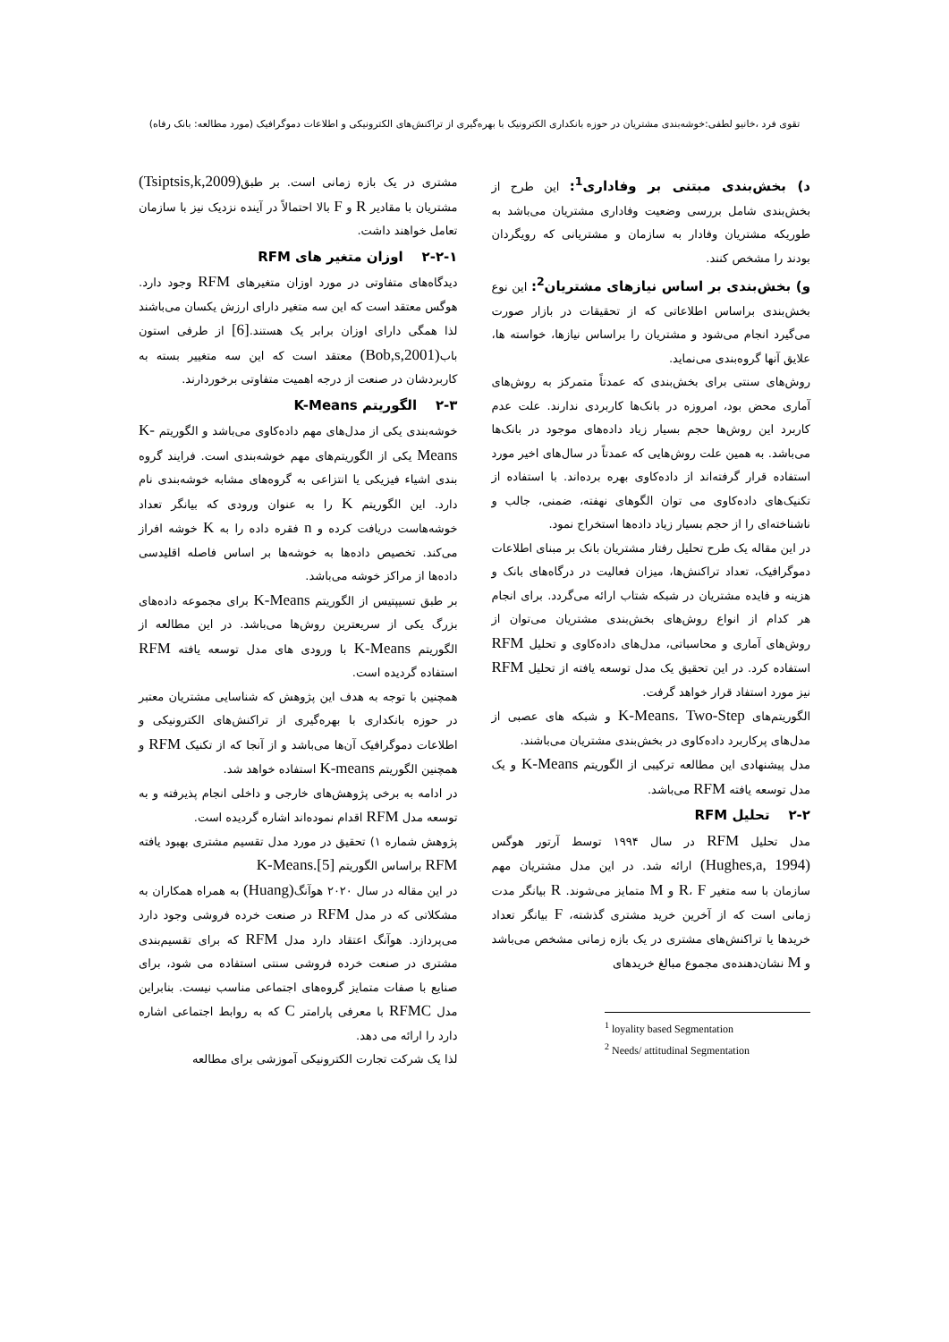تقوی فرد ،خانیو لطفی:خوشه‌بندی مشتریان در حوزه بانکداری الکترونیک با بهره‌گیری از تراکنش‌های الکترونیکی و اطلاعات دموگرافیک (مورد مطالعه: بانک رفاه)
د) بخش‌بندی مبتنی بر وفاداری<sup>1</sup>: این طرح از بخش‌بندی شامل بررسی وضعیت وفاداری مشتریان می‌باشد به طوریکه مشتریان وفادار به سازمان و مشتریانی که رویگردان بودند را مشخص کنند.
و) بخش‌بندی بر اساس نیازهای مشتریان<sup>2</sup>: این نوع بخش‌بندی براساس اطلاعاتی که از تحقیقات در بازار صورت می‌گیرد انجام می‌شود و مشتریان را براساس نیازها، خواسته ها، علایق آنها گروه‌بندی می‌نماید.
روش‌های سنتی برای بخش‌بندی که عمدتاً متمرکز به روش‌های آماری محض بود، امروزه در بانک‌ها کاربردی ندارند. علت عدم کاربرد این روش‌ها حجم بسیار زیاد داده‌های موجود در بانک‌ها می‌باشد. به همین علت روش‌هایی که عمدتاً در سال‌های اخیر مورد استفاده قرار گرفته‌اند از داده‌کاوی بهره برده‌اند. با استفاده از تکنیک‌های داده‌کاوی می توان الگوهای نهفته، ضمنی، جالب و ناشناخته‌ای را از حجم بسیار زیاد داده‌ها استخراج نمود.
در این مقاله یک طرح تحلیل رفتار مشتریان بانک بر مبنای اطلاعات دموگرافیک، تعداد تراکنش‌ها، میزان فعالیت در درگاه‌های بانک و هزینه و فایده مشتریان در شبکه شتاب ارائه می‌گردد. برای انجام هر کدام از انواع روش‌های بخش‌بندی مشتریان می‌توان از روش‌های آماری و محاسباتی، مدل‌های داده‌کاوی و تحلیل RFM استفاده کرد. در این تحقیق یک مدل توسعه یافته از تحلیل RFM نیز مورد استفاد قرار خواهد گرفت.
الگوریتم‌های K-Means، Two-Step و شبکه های عصبی از مدل‌های پرکاربرد داده‌کاوی در بخش‌بندی مشتریان می‌باشند.
مدل پیشنهادی این مطالعه ترکیبی از الگوریتم K-Means و یک مدل توسعه یافته RFM می‌باشد.
۲-۲ تحلیل RFM
مدل تحلیل RFM در سال ۱۹۹۴ توسط آرتور هوگس (Hughes,a, 1994) ارائه شد. در این مدل مشتریان مهم سازمان با سه متغیر R، F و M متمایز می‌شوند. R بیانگر مدت زمانی است که از آخرین خرید مشتری گذشته، F بیانگر تعداد خریدها یا تراکنش‌های مشتری در یک بازه زمانی مشخص می‌باشد و M نشان‌دهنده‌ی مجموع مبالغ خریدهای
<sup>1</sup> loyality based Segmentation
<sup>2</sup> Needs/ attitudinal Segmentation
مشتری در یک بازه زمانی است. بر طبق(Tsiptsis,k,2009) مشتریان با مقادیر R و F بالا احتمالاً در آینده نزدیک نیز با سازمان تعامل خواهند داشت.
۲-۲-۱ اوزان متغیر های RFM
دیدگاه‌های متفاوتی در مورد اوزان متغیرهای RFM وجود دارد. هوگس معتقد است که این سه متغیر دارای ارزش یکسان می‌باشند لذا همگی دارای اوزان برابر یک هستند.[6] از طرفی استون باب(Bob,s,2001) معتقد است که این سه متغییر بسته به کاربردشان در صنعت از درجه اهمیت متفاوتی برخوردارند.
۲-۳ الگوریتم K-Means
خوشه‌بندی یکی از مدل‌های مهم داده‌کاوی می‌باشد و الگوریتم K-Means یکی از الگوریتم‌های مهم خوشه‌بندی است. فرایند گروه بندی اشیاء فیزیکی یا انتزاعی به گروه‌های مشابه خوشه‌بندی نام دارد. این الگوریتم K را به عنوان ورودی که بیانگر تعداد خوشه‌هاست دریافت کرده و n فقره داده را به K خوشه افراز می‌کند. تخصیص داده‌ها به خوشه‌ها بر اساس فاصله اقلیدسی داده‌ها از مراکز خوشه می‌باشد.
بر طبق تسیپتیس از الگوریتم K-Means برای مجموعه داده‌های بزرگ یکی از سریعترین روش‌ها می‌باشد. در این مطالعه از الگوریتم K-Means با ورودی های مدل توسعه یافته RFM استفاده گردیده است.
همچنین با توجه به هدف این پژوهش که شناسایی مشتریان معتبر در حوزه بانکداری با بهره‌گیری از تراکنش‌های الکترونیکی و اطلاعات دموگرافیک آن‌ها می‌باشد و از آنجا که از تکنیک RFM و همچنین الگوریتم K-means استفاده خواهد شد.
در ادامه به برخی پژوهش‌های خارجی و داخلی انجام پذیرفته و به توسعه مدل RFM اقدام نموده‌اند اشاره گردیده است.
پژوهش شماره ۱) تحقیق در مورد مدل تقسیم مشتری بهبود یافته RFM براساس الگوریتم K-Means.[5]
در این مقاله در سال ۲۰۲۰ هوآنگ(Huang) به همراه همکاران به مشکلاتی که در مدل RFM در صنعت خرده فروشی وجود دارد می‌پردازد. هوآنگ اعتقاد دارد مدل RFM که برای تقسیم‌بندی مشتری در صنعت خرده فروشی سنتی استفاده می شود، برای صنایع با صفات متمایز گروه‌های اجتماعی مناسب نیست. بنابراین مدل RFMC با معرفی پارامتر C که به روابط اجتماعی اشاره دارد را ارائه می دهد.
لذا یک شرکت تجارت الکترونیکی آموزشی برای مطالعه